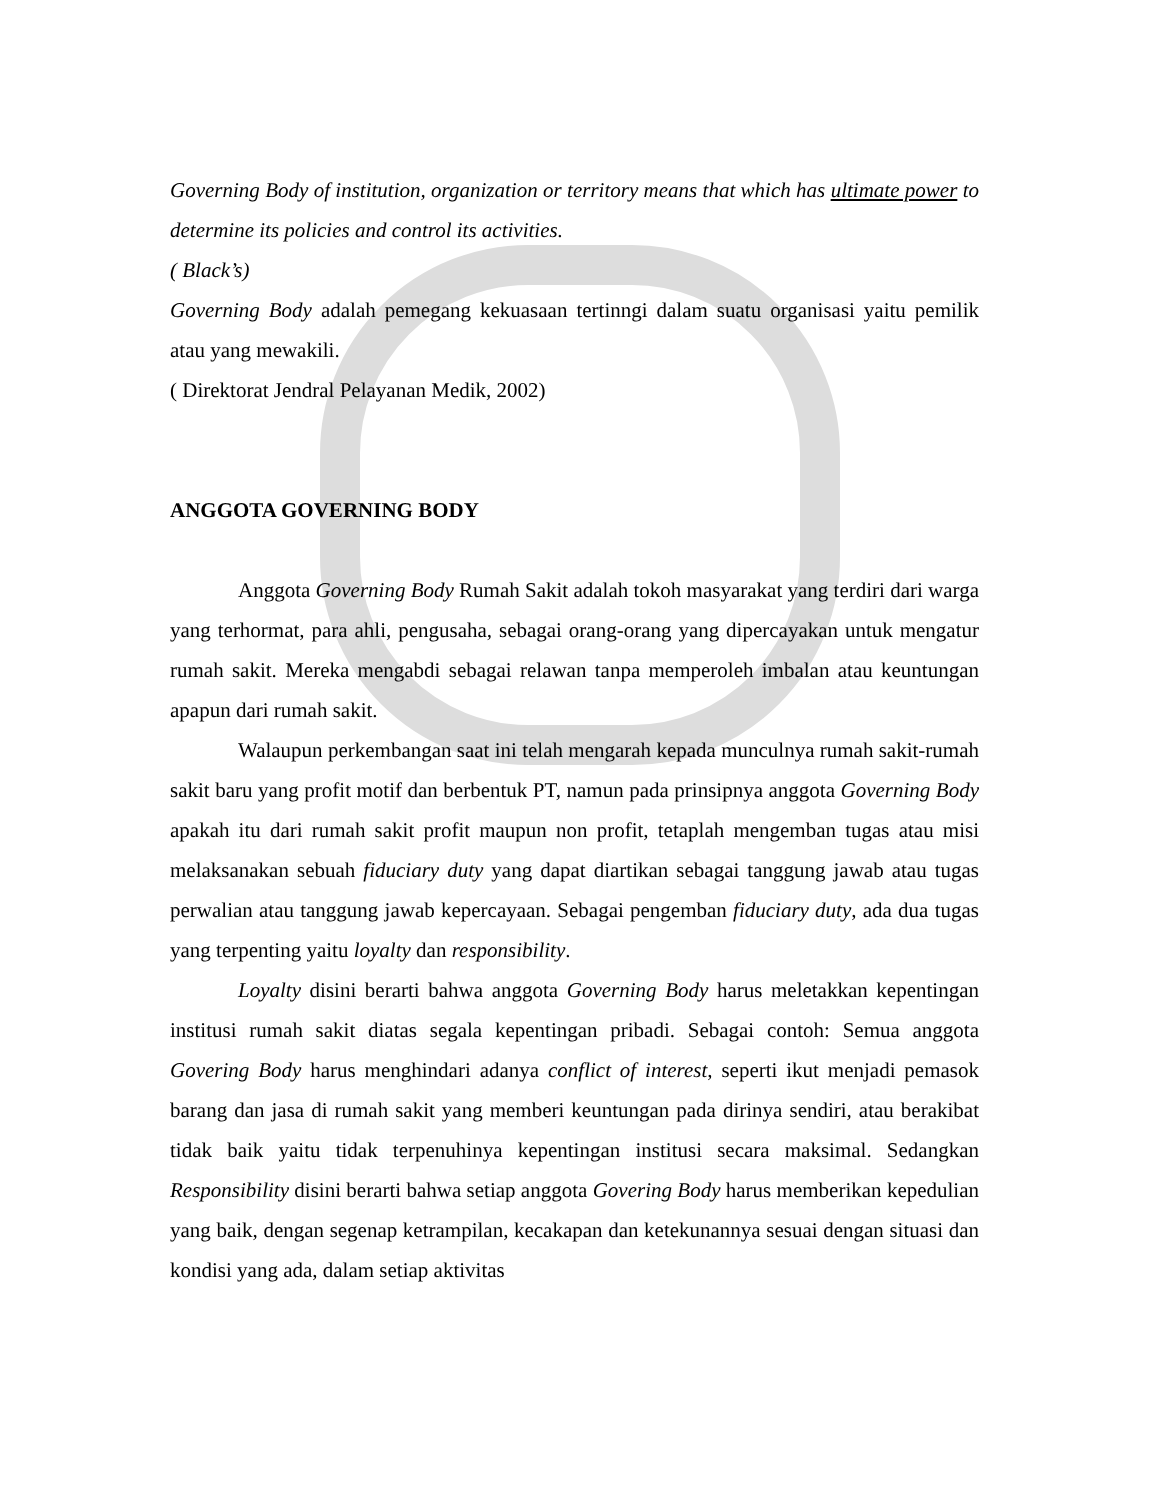Governing Body of institution, organization or territory means that which has ultimate power to determine its policies and control its activities.
( Black’s)
Governing Body adalah pemegang kekuasaan tertinngi dalam suatu organisasi yaitu pemilik atau yang mewakili.
( Direktorat Jendral Pelayanan Medik, 2002)
ANGGOTA GOVERNING BODY
Anggota Governing Body Rumah Sakit adalah tokoh masyarakat yang terdiri dari warga yang terhormat, para ahli, pengusaha, sebagai orang-orang yang dipercayakan untuk mengatur rumah sakit. Mereka mengabdi sebagai relawan tanpa memperoleh imbalan atau keuntungan apapun dari rumah sakit.
Walaupun perkembangan saat ini telah mengarah kepada munculnya rumah sakit-rumah sakit baru yang profit motif dan berbentuk PT, namun pada prinsipnya anggota Governing Body apakah itu dari rumah sakit profit maupun non profit, tetaplah mengemban tugas atau misi melaksanakan sebuah fiduciary duty yang dapat diartikan sebagai tanggung jawab atau tugas perwalian atau tanggung jawab kepercayaan. Sebagai pengemban fiduciary duty, ada dua tugas yang terpenting yaitu loyalty dan responsibility.
Loyalty disini berarti bahwa anggota Governing Body harus meletakkan kepentingan institusi rumah sakit diatas segala kepentingan pribadi. Sebagai contoh: Semua anggota Govering Body harus menghindari adanya conflict of interest, seperti ikut menjadi pemasok barang dan jasa di rumah sakit yang memberi keuntungan pada dirinya sendiri, atau berakibat tidak baik yaitu tidak terpenuhinya kepentingan institusi secara maksimal. Sedangkan Responsibility disini berarti bahwa setiap anggota Govering Body harus memberikan kepedulian yang baik, dengan segenap ketrampilan, kecakapan dan ketekunannya sesuai dengan situasi dan kondisi yang ada, dalam setiap aktivitas